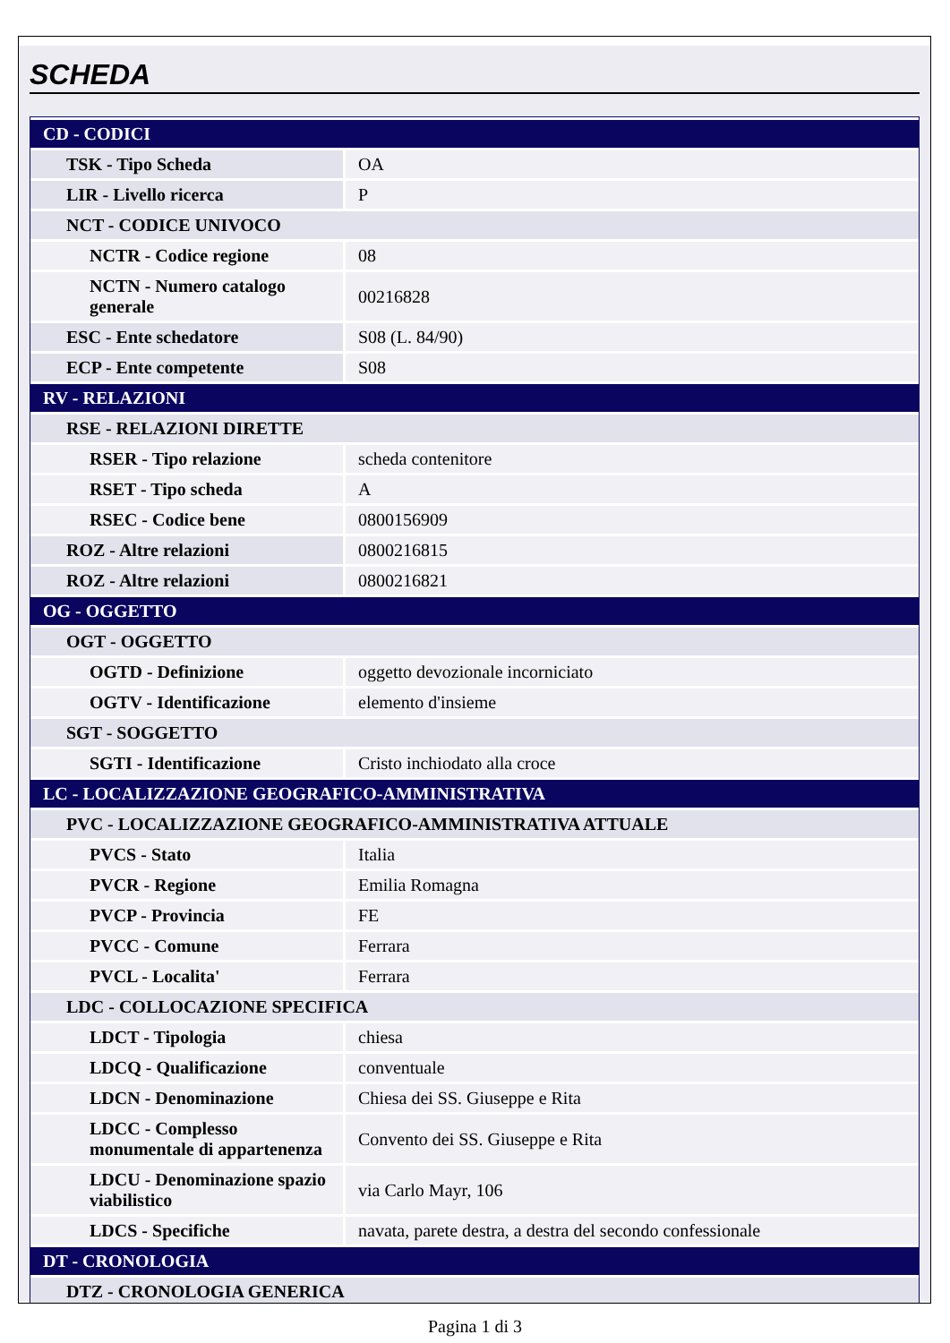SCHEDA
| CD - CODICI | |
| TSK - Tipo Scheda | OA |
| LIR - Livello ricerca | P |
| NCT - CODICE UNIVOCO | |
| NCTR - Codice regione | 08 |
| NCTN - Numero catalogo generale | 00216828 |
| ESC - Ente schedatore | S08 (L. 84/90) |
| ECP - Ente competente | S08 |
| RV - RELAZIONI | |
| RSE - RELAZIONI DIRETTE | |
| RSER - Tipo relazione | scheda contenitore |
| RSET - Tipo scheda | A |
| RSEC - Codice bene | 0800156909 |
| ROZ - Altre relazioni | 0800216815 |
| ROZ - Altre relazioni | 0800216821 |
| OG - OGGETTO | |
| OGT - OGGETTO | |
| OGTD - Definizione | oggetto devozionale incorniciato |
| OGTV - Identificazione | elemento d'insieme |
| SGT - SOGGETTO | |
| SGTI - Identificazione | Cristo inchiodato alla croce |
| LC - LOCALIZZAZIONE GEOGRAFICO-AMMINISTRATIVA | |
| PVC - LOCALIZZAZIONE GEOGRAFICO-AMMINISTRATIVA ATTUALE | |
| PVCS - Stato | Italia |
| PVCR - Regione | Emilia Romagna |
| PVCP - Provincia | FE |
| PVCC - Comune | Ferrara |
| PVCL - Localita' | Ferrara |
| LDC - COLLOCAZIONE SPECIFICA | |
| LDCT - Tipologia | chiesa |
| LDCQ - Qualificazione | conventuale |
| LDCN - Denominazione | Chiesa dei SS. Giuseppe e Rita |
| LDCC - Complesso monumentale di appartenenza | Convento dei SS. Giuseppe e Rita |
| LDCU - Denominazione spazio viabilistico | via Carlo Mayr, 106 |
| LDCS - Specifiche | navata, parete destra, a destra del secondo confessionale |
| DT - CRONOLOGIA | |
| DTZ - CRONOLOGIA GENERICA | |
Pagina 1 di 3